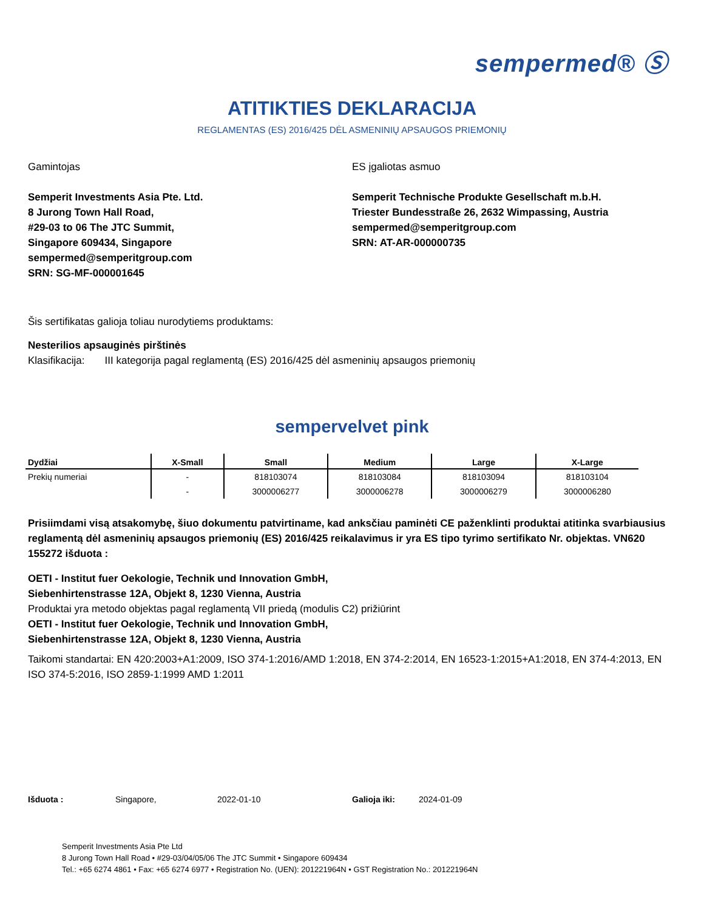sempermed® Ⓢ
ATITIKTIES DEKLARACIJA
REGLAMENTAS (ES) 2016/425 DĖL ASMENINIŲ APSAUGOS PRIEMONIŲ
Gamintojas
Semperit Investments Asia Pte. Ltd.
8 Jurong Town Hall Road,
#29-03 to 06 The JTC Summit,
Singapore 609434, Singapore
sempermed@semperitgroup.com
SRN: SG-MF-000001645
ES įgaliotas asmuo
Semperit Technische Produkte Gesellschaft m.b.H.
Triester Bundesstraße 26, 2632 Wimpassing, Austria
sempermed@semperitgroup.com
SRN: AT-AR-000000735
Šis sertifikatas galioja toliau nurodytiems produktams:
Nesterilios apsauginės pirštinės
Klasifikacija: III kategorija pagal reglamentą (ES) 2016/425 dėl asmeninių apsaugos priemonių
sempervelvet pink
| Dydžiai | X-Small | Small | Medium | Large | X-Large |
| --- | --- | --- | --- | --- | --- |
| Prekių numeriai | - | 818103074 | 818103084 | 818103094 | 818103104 |
| | - | 3000006277 | 3000006278 | 3000006279 | 3000006280 |
Prisiimdami visą atsakomybę, šiuo dokumentu patvirtiname, kad anksčiau paminėti CE paženklinti produktai atitinka svarbiausius reglamentą dėl asmeninių apsaugos priemonių (ES) 2016/425 reikalavimus ir yra ES tipo tyrimo sertifikato Nr. objektas. VN620 155272 išduota :
OETI - Institut fuer Oekologie, Technik und Innovation GmbH,
Siebenhirtenstrasse 12A, Objekt 8, 1230 Vienna, Austria
Produktai yra metodo objektas pagal reglamentą VII priedą (modulis C2) prižiūrint
OETI - Institut fuer Oekologie, Technik und Innovation GmbH,
Siebenhirtenstrasse 12A, Objekt 8, 1230 Vienna, Austria
Taikomi standartai: EN 420:2003+A1:2009, ISO 374-1:2016/AMD 1:2018, EN 374-2:2014, EN 16523-1:2015+A1:2018, EN 374-4:2013, EN ISO 374-5:2016, ISO 2859-1:1999 AMD 1:2011
Išduota : Singapore, 2022-01-10 Galioja iki: 2024-01-09
Semperit Investments Asia Pte Ltd
8 Jurong Town Hall Road • #29-03/04/05/06 The JTC Summit • Singapore 609434
Tel.: +65 6274 4861 • Fax: +65 6274 6977 • Registration No. (UEN): 201221964N • GST Registration No.: 201221964N